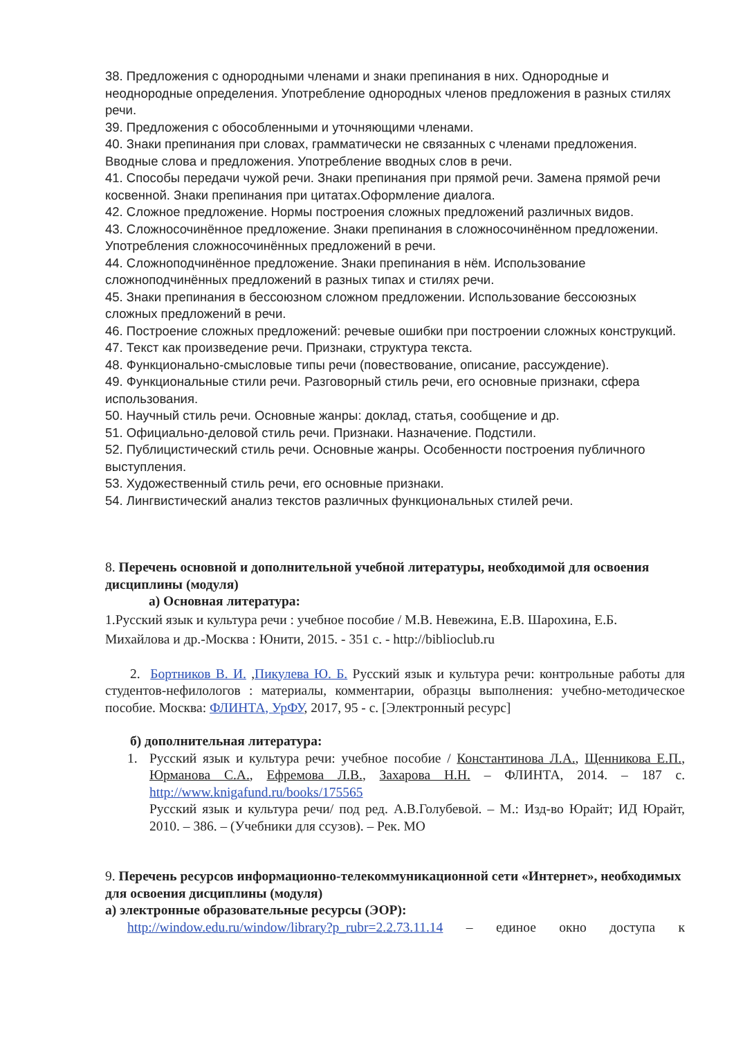38. Предложения с однородными членами и знаки препинания в них. Однородные и неоднородные определения. Употребление однородных членов предложения в разных стилях речи.
39. Предложения с обособленными и уточняющими членами.
40. Знаки препинания при словах, грамматически не связанных с членами предложения. Вводные слова и предложения. Употребление вводных слов в речи.
41. Способы передачи чужой речи. Знаки препинания при прямой речи. Замена прямой речи косвенной. Знаки препинания при цитатах.Оформление диалога.
42. Сложное предложение. Нормы построения сложных предложений различных видов.
43. Сложносочинённое предложение. Знаки препинания в сложносочинённом предложении. Употребления сложносочинённых предложений в речи.
44. Сложноподчинённое предложение. Знаки препинания в нём. Использование сложноподчинённых предложений в разных типах и стилях речи.
45. Знаки препинания в бессоюзном сложном предложении. Использование бессоюзных сложных предложений в речи.
46. Построение сложных предложений: речевые ошибки при построении сложных конструкций.
47. Текст как произведение речи. Признаки, структура текста.
48. Функционально-смысловые типы речи (повествование, описание, рассуждение).
49. Функциональные стили речи. Разговорный стиль речи, его основные признаки, сфера использования.
50. Научный стиль речи. Основные жанры: доклад, статья, сообщение и др.
51. Официально-деловой стиль речи. Признаки. Назначение. Подстили.
52. Публицистический стиль речи. Основные жанры. Особенности построения публичного выступления.
53. Художественный стиль речи, его основные признаки.
54. Лингвистический анализ текстов различных функциональных стилей речи.
8. Перечень основной и дополнительной учебной литературы, необходимой для освоения дисциплины (модуля)
а) Основная литература:
1.Русский язык и культура речи : учебное пособие / М.В. Невежина, Е.В. Шарохина, Е.Б. Михайлова и др.-Москва : Юнити, 2015. - 351 с. - http://biblioclub.ru
2. Бортников В. И. ,Пикулева Ю. Б. Русский язык и культура речи: контрольные работы для студентов-нефилологов : материалы, комментарии, образцы выполнения: учебно-методическое пособие. Москва: ФЛИНТА, УрФУ, 2017, 95 - с. [Электронный ресурс]
б) дополнительная литература:
1. Русский язык и культура речи: учебное пособие / Константинова Л.А., Щенникова Е.П., Юрманова С.А., Ефремова Л.В., Захарова Н.Н. – ФЛИНТА, 2014. – 187 с. http://www.knigafund.ru/books/175565
Русский язык и культура речи/ под ред. А.В.Голубевой. – М.: Изд-во Юрайт; ИД Юрайт, 2010. – 386. – (Учебники для ссузов). – Рек. МО
9. Перечень ресурсов информационно-телекоммуникационной сети «Интернет», необходимых для освоения дисциплины (модуля)
а) электронные образовательные ресурсы (ЭОР):
http://window.edu.ru/window/library?p_rubr=2.2.73.11.14 – единое окно доступа к